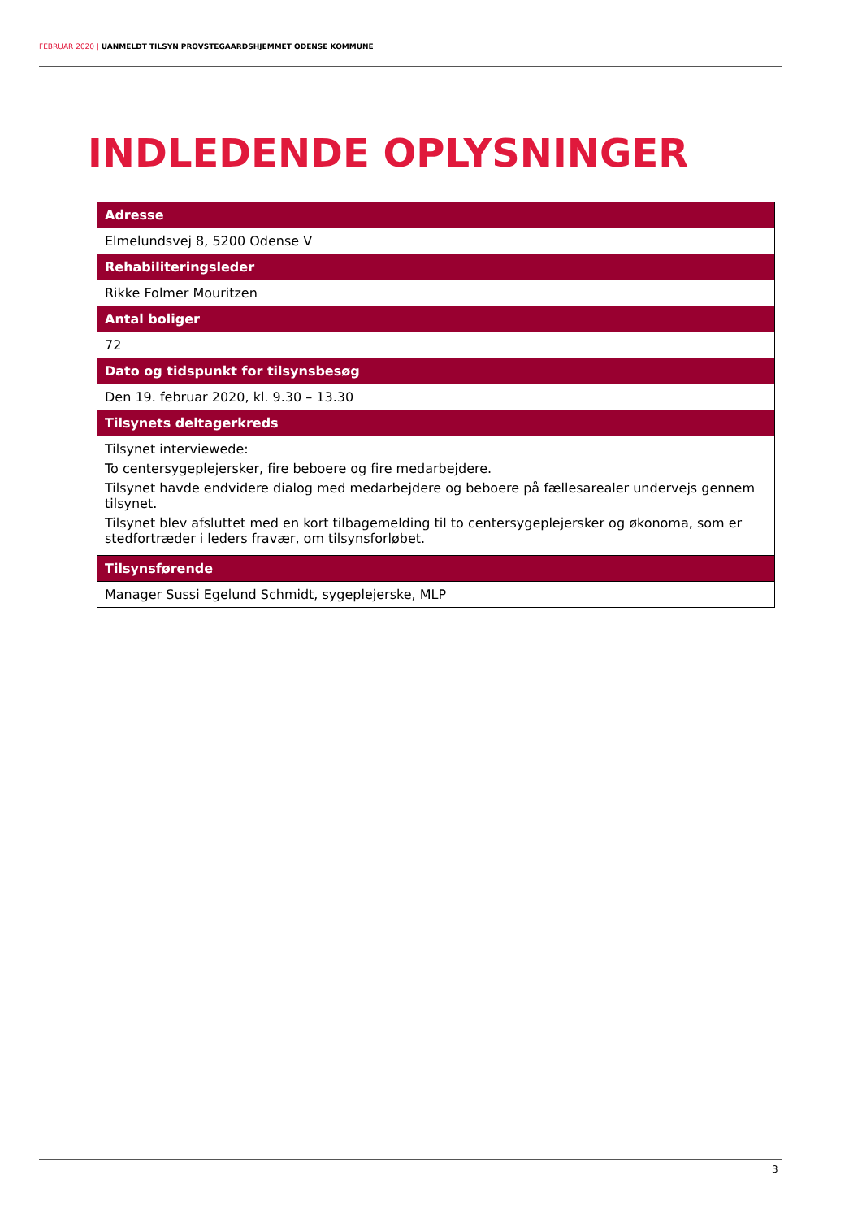FEBRUAR 2020 | UANMELDT TILSYN PROVSTEGAARDSHJEMMET ODENSE KOMMUNE
INDLEDENDE OPLYSNINGER
| Adresse |
| --- |
| Elmelundsvej 8, 5200 Odense V |
| Rehabiliteringsleder |
| Rikke Folmer Mouritzen |
| Antal boliger |
| 72 |
| Dato og tidspunkt for tilsynsbesøg |
| Den 19. februar 2020, kl. 9.30 – 13.30 |
| Tilsynets deltagerkreds |
| Tilsynet interviewede: To centersygeplejersker, fire beboere og fire medarbejdere. Tilsynet havde endvidere dialog med medarbejdere og beboere på fællesarealer undervejs gennem tilsynet. Tilsynet blev afsluttet med en kort tilbagemelding til to centersygeplejersker og økonoma, som er stedfortræder i leders fravær, om tilsynsforløbet. |
| Tilsynsførende |
| Manager Sussi Egelund Schmidt, sygeplejerske, MLP |
3